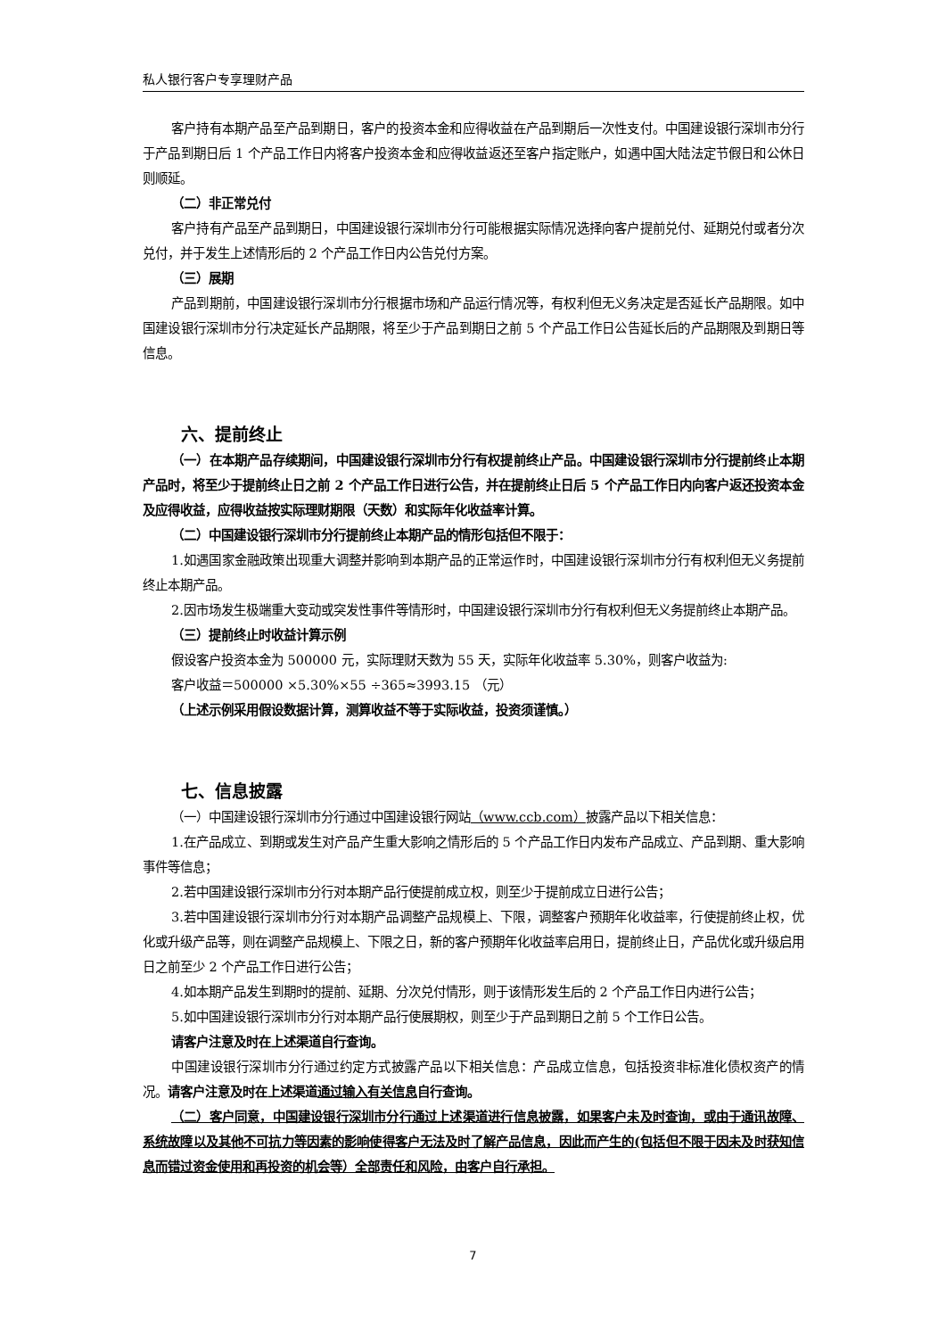私人银行客户专享理财产品
客户持有本期产品至产品到期日，客户的投资本金和应得收益在产品到期后一次性支付。中国建设银行深圳市分行于产品到期日后 1 个产品工作日内将客户投资本金和应得收益返还至客户指定账户，如遇中国大陆法定节假日和公休日则顺延。
（二）非正常兑付
客户持有产品至产品到期日，中国建设银行深圳市分行可能根据实际情况选择向客户提前兑付、延期兑付或者分次兑付，并于发生上述情形后的 2 个产品工作日内公告兑付方案。
（三）展期
产品到期前，中国建设银行深圳市分行根据市场和产品运行情况等，有权利但无义务决定是否延长产品期限。如中国建设银行深圳市分行决定延长产品期限，将至少于产品到期日之前 5 个产品工作日公告延长后的产品期限及到期日等信息。
六、提前终止
（一）在本期产品存续期间，中国建设银行深圳市分行有权提前终止产品。中国建设银行深圳市分行提前终止本期产品时，将至少于提前终止日之前 2 个产品工作日进行公告，并在提前终止日后 5 个产品工作日内向客户返还投资本金及应得收益，应得收益按实际理财期限（天数）和实际年化收益率计算。
（二）中国建设银行深圳市分行提前终止本期产品的情形包括但不限于：
1.如遇国家金融政策出现重大调整并影响到本期产品的正常运作时，中国建设银行深圳市分行有权利但无义务提前终止本期产品。
2.因市场发生极端重大变动或突发性事件等情形时，中国建设银行深圳市分行有权利但无义务提前终止本期产品。
（三）提前终止时收益计算示例
假设客户投资本金为 500000 元，实际理财天数为 55 天，实际年化收益率 5.30%，则客户收益为:
客户收益＝500000 ×5.30%×55 ÷365≈3993.15 （元）
（上述示例采用假设数据计算，测算收益不等于实际收益，投资须谨慎。）
七、信息披露
（一）中国建设银行深圳市分行通过中国建设银行网站（www.ccb.com）披露产品以下相关信息：
1.在产品成立、到期或发生对产品产生重大影响之情形后的 5 个产品工作日内发布产品成立、产品到期、重大影响事件等信息；
2.若中国建设银行深圳市分行对本期产品行使提前成立权，则至少于提前成立日进行公告；
3.若中国建设银行深圳市分行对本期产品调整产品规模上、下限，调整客户预期年化收益率，行使提前终止权，优化或升级产品等，则在调整产品规模上、下限之日，新的客户预期年化收益率启用日，提前终止日，产品优化或升级启用日之前至少 2 个产品工作日进行公告；
4.如本期产品发生到期时的提前、延期、分次兑付情形，则于该情形发生后的 2 个产品工作日内进行公告；
5.如中国建设银行深圳市分行对本期产品行使展期权，则至少于产品到期日之前 5 个工作日公告。
请客户注意及时在上述渠道自行查询。
中国建设银行深圳市分行通过约定方式披露产品以下相关信息：产品成立信息，包括投资非标准化债权资产的情况。请客户注意及时在上述渠道通过输入有关信息自行查询。
（二）客户同意，中国建设银行深圳市分行通过上述渠道进行信息披露，如果客户未及时查询，或由于通讯故障、系统故障以及其他不可抗力等因素的影响使得客户无法及时了解产品信息，因此而产生的(包括但不限于因未及时获知信息而错过资金使用和再投资的机会等）全部责任和风险，由客户自行承担。
7